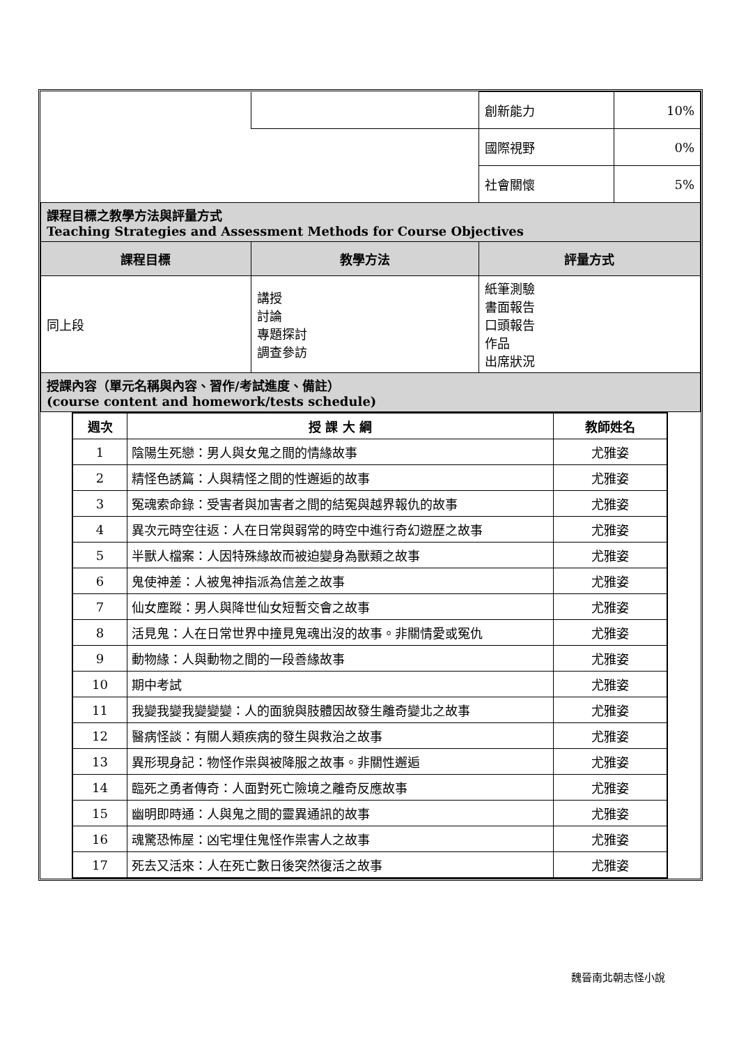| | | 創新能力 | 10% |
| | | 國際視野 | 0% |
| | | 社會關懷 | 5% |
| 課程目標之教學方法與評量方式 Teaching Strategies and Assessment Methods for Course Objectives | | | |
| 課程目標 | 教學方法 | 評量方式 | |
| 同上段 | 講授 討論 專題探討 調查參訪 | 紙筆測驗 書面報告 口頭報告 作品 出席狀況 | |
| 授課內容（單元名稱與內容、習作/考試進度、備註） (course content and homework/tests schedule) | | | |
| 週次 | 授 課 大 綱 | 教師姓名 |
| --- | --- | --- |
| 1 | 陰陽生死戀：男人與女鬼之間的情緣故事 | 尤雅姿 |
| 2 | 精怪色誘篇：人與精怪之間的性邂逅的故事 | 尤雅姿 |
| 3 | 冤魂索命錄：受害者與加害者之間的結冤與越界報仇的故事 | 尤雅姿 |
| 4 | 異次元時空往返：人在日常與弱常的時空中進行奇幻遊歷之故事 | 尤雅姿 |
| 5 | 半獸人檔案：人因特殊緣故而被迫變身為獸類之故事 | 尤雅姿 |
| 6 | 鬼使神差：人被鬼神指派為信差之故事 | 尤雅姿 |
| 7 | 仙女塵蹤：男人與降世仙女短暫交會之故事 | 尤雅姿 |
| 8 | 活見鬼：人在日常世界中撞見鬼魂出沒的故事。非關情愛或冤仇 | 尤雅姿 |
| 9 | 動物緣：人與動物之間的一段善緣故事 | 尤雅姿 |
| 10 | 期中考試 | 尤雅姿 |
| 11 | 我變我變我變變變：人的面貌與肢體因故發生離奇變北之故事 | 尤雅姿 |
| 12 | 醫病怪談：有關人類疾病的發生與救治之故事 | 尤雅姿 |
| 13 | 異形現身記：物怪作祟與被降服之故事。非關性邂逅 | 尤雅姿 |
| 14 | 臨死之勇者傳奇：人面對死亡險境之離奇反應故事 | 尤雅姿 |
| 15 | 幽明即時通：人與鬼之間的靈異通訊的故事 | 尤雅姿 |
| 16 | 魂驚恐怖屋：凶宅埋住鬼怪作祟害人之故事 | 尤雅姿 |
| 17 | 死去又活來：人在死亡數日後突然復活之故事 | 尤雅姿 |
魏晉南北朝志怪小說